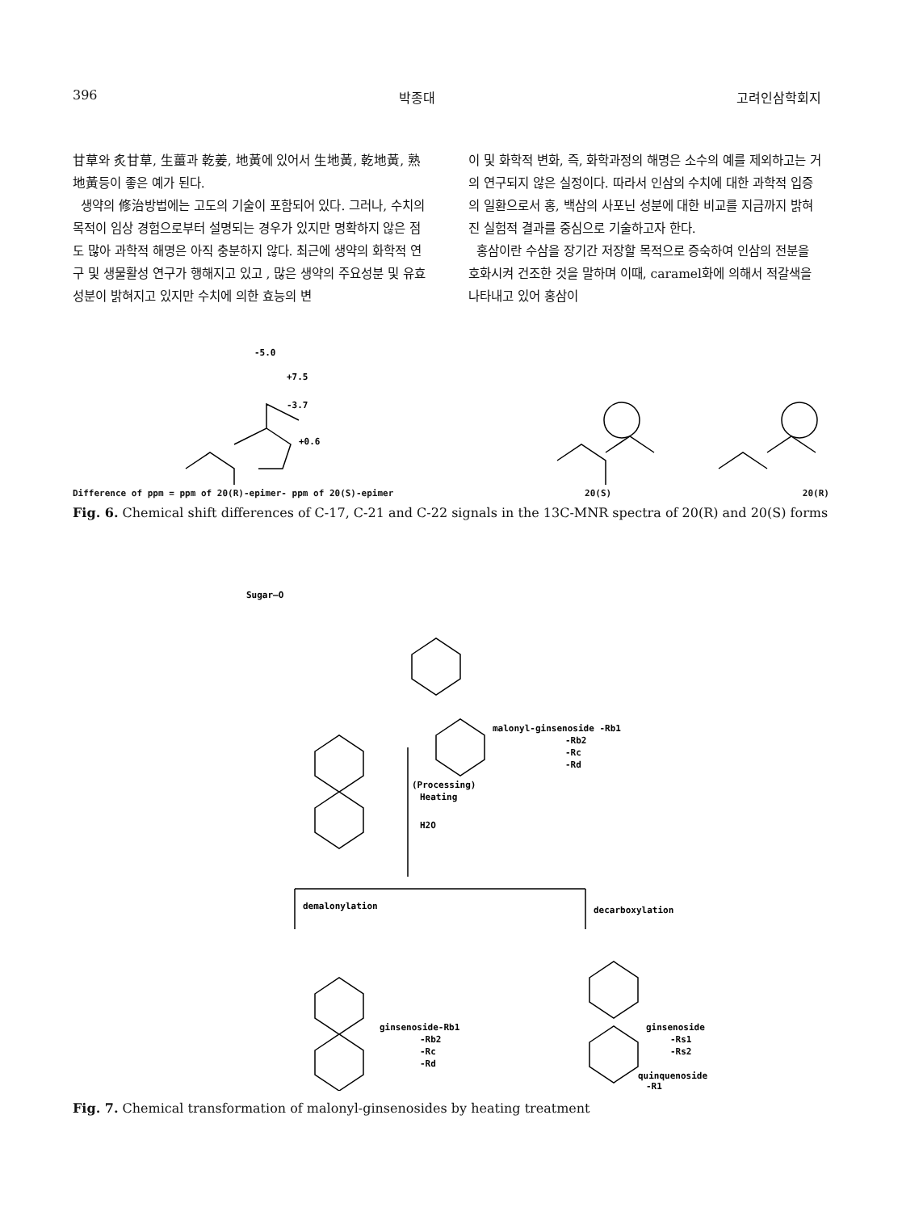396 박종대 고려인삼학회지
甘草와 炙甘草, 生薑과 乾姜, 地黃에 있어서 生地黃, 乾地黃, 熟地黃등이 좋은 예가 된다.
생약의 修治방법에는 고도의 기술이 포함되어 있다. 그러나, 수치의 목적이 임상 경험으로부터 설명되는 경우가 있지만 명확하지 않은 점도 많아 과학적 해명은 아직 충분하지 않다. 최근에 생약의 화학적 연구 및 생물활성 연구가 행해지고 있고 , 많은 생약의 주요성분 및 유효성분이 밝혀지고 있지만 수치에 의한 효능의 변
이 및 화학적 변화, 즉, 화학과정의 해명은 소수의 예를 제외하고는 거의 연구되지 않은 실정이다. 따라서 인삼의 수치에 대한 과학적 입증의 일환으로서 홍, 백삼의 사포닌 성분에 대한 비교를 지금까지 밝혀진 실험적 결과를 중심으로 기술하고자 한다.
홍삼이란 수삼을 장기간 저장할 목적으로 증숙하여 인삼의 전분을 호화시켜 건조한 것을 말하며 이때, caramel화에 의해서 적갈색을 나타내고 있어 홍삼이
-5.0
+7.5
-3.7
+0.6
Difference of ppm = ppm of 20(R)-epimer- ppm of 20(S)-epimer 20(S) 20(R)
Fig. 6. Chemical shift differences of C-17, C-21 and C-22 signals in the 13C-MNR spectra of 20(R) and 20(S) forms
Sugar—O
malonyl-ginsenoside -Rb1
-Rb2
-Rc
-Rd
(Processing)
Heating
H2O
demalonylation
decarboxylation
ginsenoside-Rb1
-Rb2
-Rc
-Rd
ginsenoside
-Rs1
-Rs2
quinquenoside
-R1
Fig. 7. Chemical transformation of malonyl-ginsenosides by heating treatment